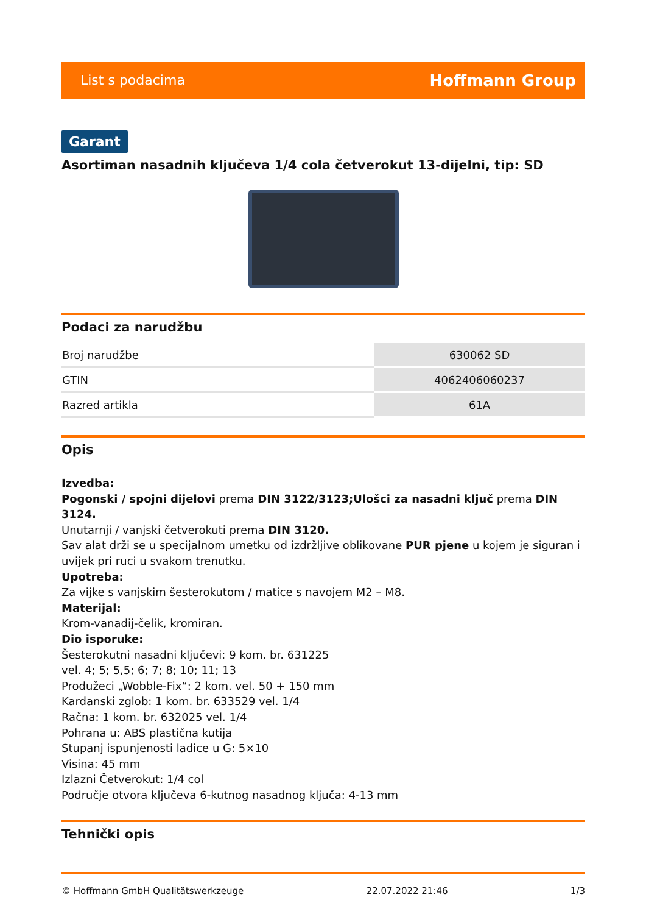List s podacima Hoffmann Group
Garant
Asortiman nasadnih ključeva 1/4 cola četverokut 13-dijelni, tip: SD
Podaci za narudžbu
| Broj narudžbe | 630062 SD |
| GTIN | 4062406060237 |
| Razred artikla | 61A |
Opis
Izvedba:
Pogonski / spojni dijelovi prema DIN 3122/3123;Ulošci za nasadni ključ prema DIN 3124.
Unutarnji / vanjski četverokuti prema DIN 3120.
Sav alat drži se u specijalnom umetku od izdržljive oblikovane PUR pjene u kojem je siguran i uvijek pri ruci u svakom trenutku.
Upotreba:
Za vijke s vanjskim šesterokutom / matice s navojem M2 – M8.
Materijal:
Krom-vanadij-čelik, kromiran.
Dio isporuke:
Šesterokutni nasadni ključevi: 9 kom. br. 631225
vel. 4; 5; 5,5; 6; 7; 8; 10; 11; 13
Produžeci „Wobble-Fix“: 2 kom. vel. 50 + 150 mm
Kardanski zglob: 1 kom. br. 633529 vel. 1/4
Račna: 1 kom. br. 632025 vel. 1/4
Pohrana u: ABS plastična kutija
Stupanj ispunjenosti ladice u G: 5×10
Visina: 45 mm
Izlazni Četverokut: 1/4 col
Područje otvora ključeva 6-kutnog nasadnog ključa: 4-13 mm
Tehnički opis
© Hoffmann GmbH Qualitätswerkzeuge 22.07.2022 21:46 1/3